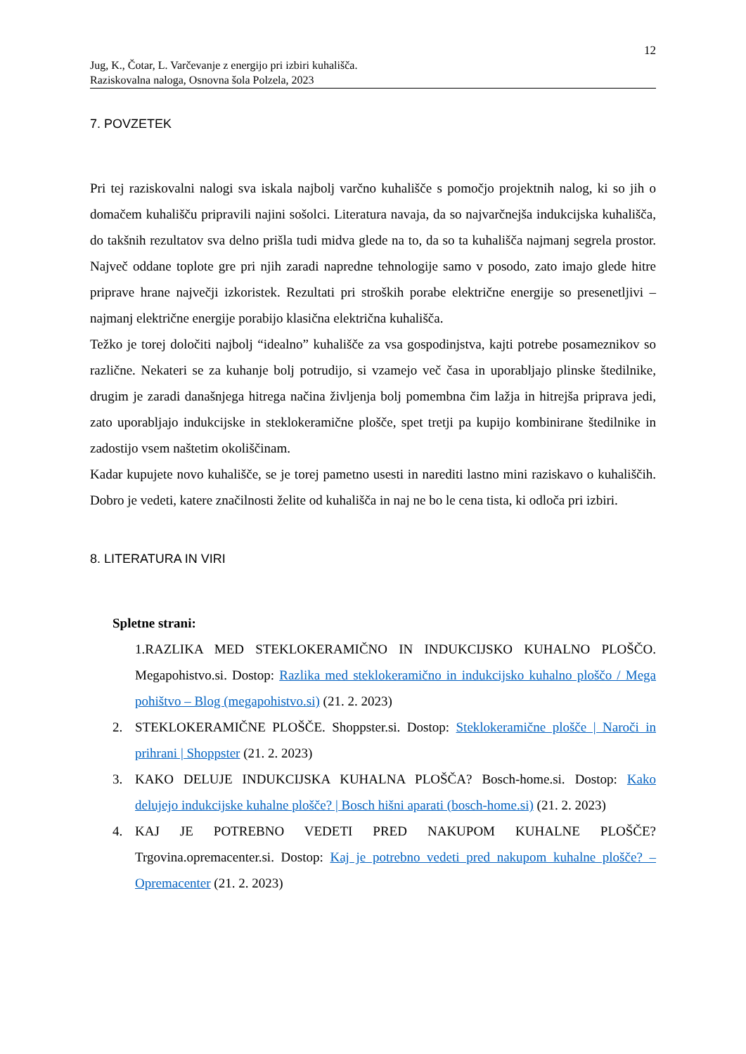12
Jug, K., Čotar, L. Varčevanje z energijo pri izbiri kuhališča.
Raziskovalna naloga, Osnovna šola Polzela, 2023
7. POVZETEK
Pri tej raziskovalni nalogi sva iskala najbolj varčno kuhališče s pomočjo projektnih nalog, ki so jih o domačem kuhališču pripravili najini sošolci. Literatura navaja, da so najvarčnejša indukcijska kuhališča, do takšnih rezultatov sva delno prišla tudi midva glede na to, da so ta kuhališča najmanj segrela prostor. Največ oddane toplote gre pri njih zaradi napredne tehnologije samo v posodo, zato imajo glede hitre priprave hrane največji izkoristek. Rezultati pri stroških porabe električne energije so presenetljivi – najmanj električne energije porabijo klasična električna kuhališča.
Težko je torej določiti najbolj “idealno” kuhališče za vsa gospodinjstva, kajti potrebe posameznikov so različne. Nekateri se za kuhanje bolj potrudijo, si vzamejo več časa in uporabljajo plinske štedilnike, drugim je zaradi današnjega hitrega načina življenja bolj pomembna čim lažja in hitrejša priprava jedi, zato uporabljajo indukcijske in steklokeramične plošče, spet tretji pa kupijo kombinirane štedilnike in zadostijo vsem naštetim okoliščinam.
Kadar kupujete novo kuhališče, se je torej pametno usesti in narediti lastno mini raziskavo o kuhališčih. Dobro je vedeti, katere značilnosti želite od kuhališča in naj ne bo le cena tista, ki odloča pri izbiri.
8. LITERATURA IN VIRI
Spletne strani:
1.RAZLIKA MED STEKLOKERAMIČNO IN INDUKCIJSKO KUHALNO PLOŠČO. Megapohistvo.si. Dostop: Razlika med steklokeramično in indukcijsko kuhalno ploščo / Mega pohištvo – Blog (megapohistvo.si) (21. 2. 2023)
2. STEKLOKERAMIČNE PLOŠČE. Shoppster.si. Dostop: Steklokeramične plošče | Naroči in prihrani | Shoppster (21. 2. 2023)
3. KAKO DELUJE INDUKCIJSKA KUHALNA PLOŠČA? Bosch-home.si. Dostop: Kako delujejo indukcijske kuhalne plošče? | Bosch hišni aparati (bosch-home.si) (21. 2. 2023)
4. KAJ JE POTREBNO VEDETI PRED NAKUPOM KUHALNE PLOŠČE? Trgovina.opremacenter.si. Dostop: Kaj je potrebno vedeti pred nakupom kuhalne plošče? – Opremacenter (21. 2. 2023)